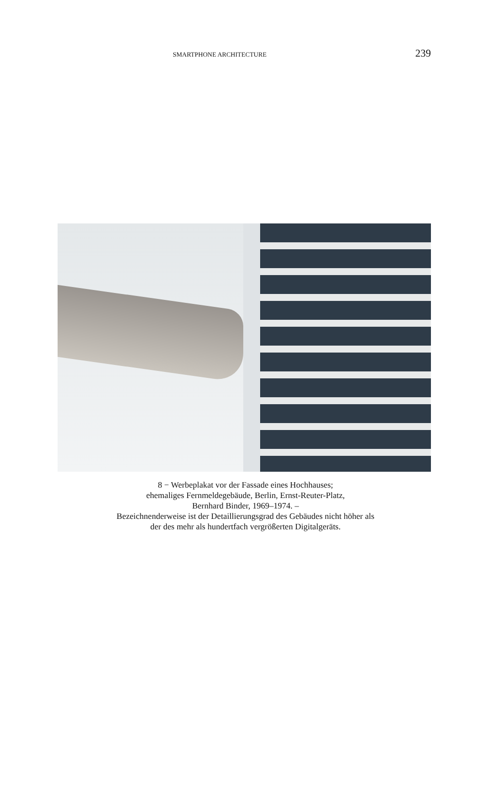SMARTPHONE ARCHITECTURE 239
8 − Werbeplakat vor der Fassade eines Hochhauses;
ehemaliges Fernmeldegebäude, Berlin, Ernst-Reuter-Platz,
Bernhard Binder, 1969–1974. –
Bezeichnenderweise ist der Detaillierungsgrad des Gebäudes nicht höher als
der des mehr als hundertfach vergrößerten Digitalgeräts.